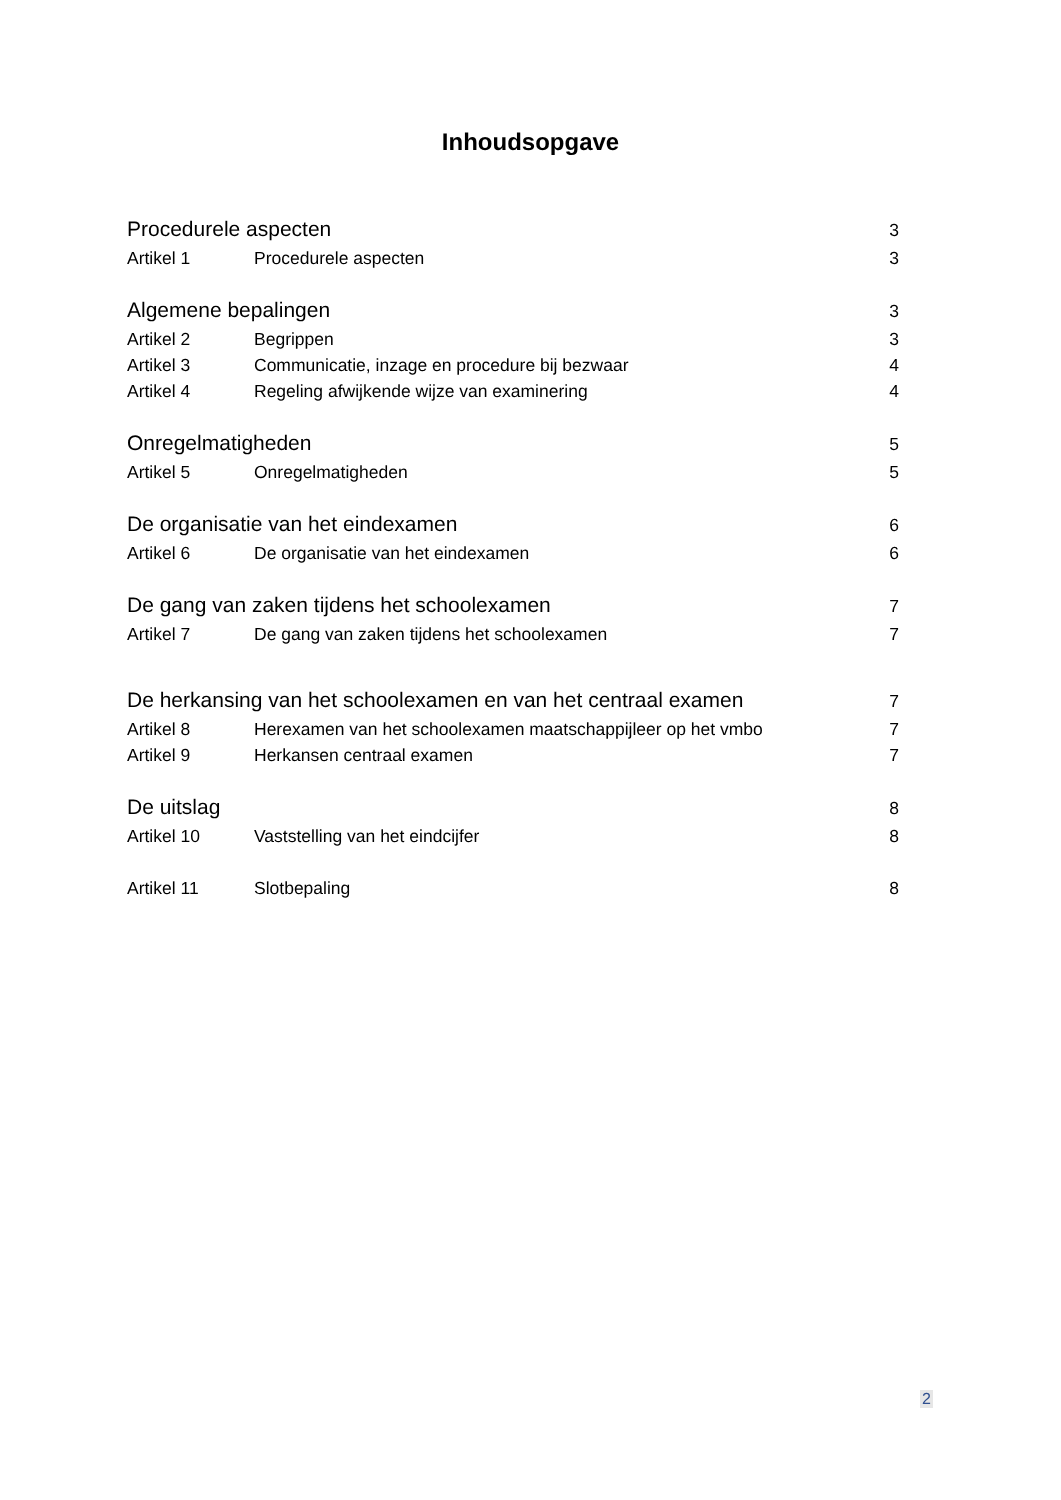Inhoudsopgave
Procedurele aspecten 3
Artikel 1 Procedurele aspecten 3
Algemene bepalingen 3
Artikel 2 Begrippen 3
Artikel 3 Communicatie, inzage en procedure bij bezwaar 4
Artikel 4 Regeling afwijkende wijze van examinering 4
Onregelmatigheden 5
Artikel 5 Onregelmatigheden 5
De organisatie van het eindexamen 6
Artikel 6 De organisatie van het eindexamen 6
De gang van zaken tijdens het schoolexamen 7
Artikel 7 De gang van zaken tijdens het schoolexamen 7
De herkansing van het schoolexamen en van het centraal examen 7
Artikel 8 Herexamen van het schoolexamen maatschappijleer op het vmbo 7
Artikel 9 Herkansen centraal examen 7
De uitslag 8
Artikel 10 Vaststelling van het eindcijfer 8
Artikel 11 Slotbepaling 8
2